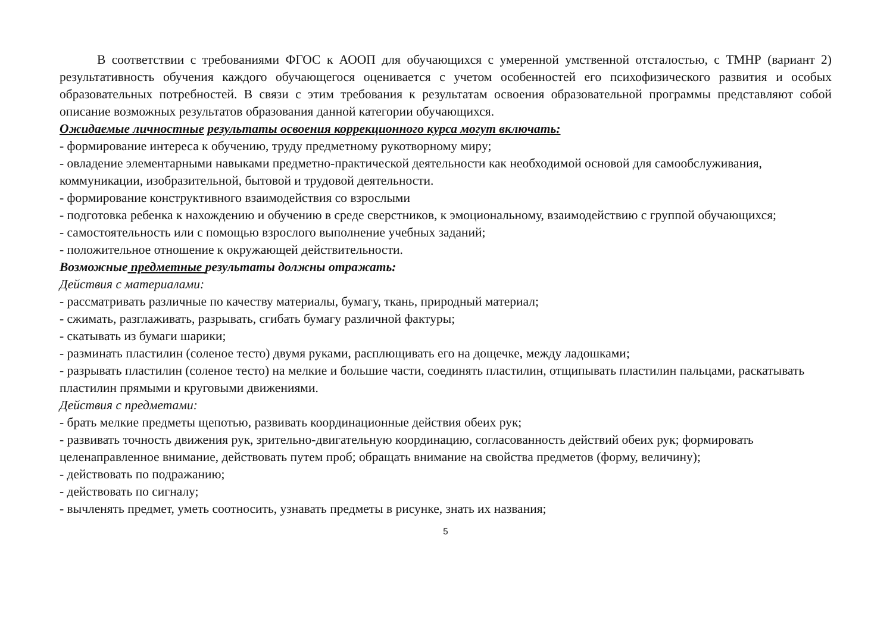В соответствии с требованиями ФГОС к АООП для обучающихся с умеренной умственной отсталостью, с ТМНР (вариант 2) результативность обучения каждого обучающегося оценивается с учетом особенностей его психофизического развития и особых образовательных потребностей. В связи с этим требования к результатам освоения образовательной программы представляют собой описание возможных результатов образования данной категории обучающихся.
Ожидаемые личностные результаты освоения коррекционного курса могут включать:
- формирование интереса к обучению, труду предметному рукотворному миру;
- овладение элементарными навыками предметно-практической деятельности как необходимой основой для самообслуживания, коммуникации, изобразительной, бытовой и трудовой деятельности.
- формирование конструктивного взаимодействия со взрослыми
- подготовка ребенка к нахождению и обучению в среде сверстников, к эмоциональному, взаимодействию с группой обучающихся;
- самостоятельность или с помощью взрослого выполнение учебных заданий;
- положительное отношение к окружающей действительности.
Возможные предметные результаты должны отражать:
Действия с материалами:
- рассматривать различные по качеству материалы, бумагу, ткань, природный материал;
- сжимать, разглаживать, разрывать, сгибать бумагу различной фактуры;
- скатывать из бумаги шарики;
- разминать пластилин (соленое тесто) двумя руками, расплющивать его на дощечке, между ладошками;
- разрывать пластилин (соленое тесто) на мелкие и большие части, соединять пластилин, отщипывать пластилин пальцами, раскатывать пластилин прямыми и круговыми движениями.
Действия с предметами:
- брать мелкие предметы щепотью, развивать координационные действия обеих рук;
- развивать точность движения рук, зрительно-двигательную координацию, согласованность действий обеих рук; формировать целенаправленное внимание, действовать путем проб; обращать внимание на свойства предметов (форму, величину);
- действовать по подражанию;
- действовать по сигналу;
- вычленять предмет, уметь соотносить, узнавать предметы в рисунке, знать их названия;
5